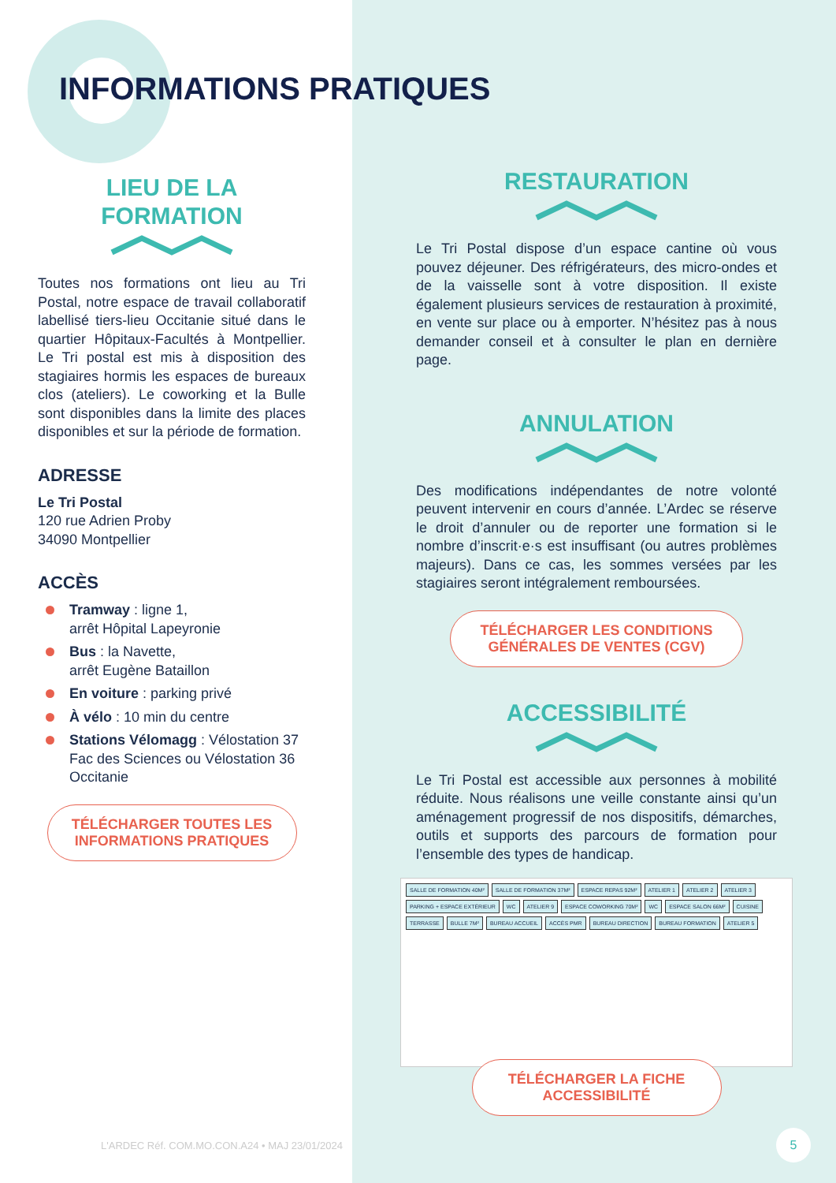INFORMATIONS PRATIQUES
LIEU DE LA
FORMATION
Toutes nos formations ont lieu au Tri Postal, notre espace de travail collaboratif labellisé tiers-lieu Occitanie situé dans le quartier Hôpitaux-Facultés à Montpellier. Le Tri postal est mis à disposition des stagiaires hormis les espaces de bureaux clos (ateliers). Le coworking et la Bulle sont disponibles dans la limite des places disponibles et sur la période de formation.
ADRESSE
Le Tri Postal
120 rue Adrien Proby
34090 Montpellier
ACCÈS
Tramway : ligne 1,
arrêt Hôpital Lapeyronie
Bus : la Navette,
arrêt Eugène Bataillon
En voiture : parking privé
À vélo : 10 min du centre
Stations Vélomagg : Vélostation 37 Fac des Sciences ou Vélostation 36 Occitanie
TÉLÉCHARGER TOUTES LES
INFORMATIONS PRATIQUES
RESTAURATION
Le Tri Postal dispose d’un espace cantine où vous pouvez déjeuner. Des réfrigérateurs, des micro-ondes et de la vaisselle sont à votre disposition. Il existe également plusieurs services de restauration à proximité, en vente sur place ou à emporter. N’hésitez pas à nous demander conseil et à consulter le plan en dernière page.
ANNULATION
Des modifications indépendantes de notre volonté peuvent intervenir en cours d’année. L’Ardec se réserve le droit d’annuler ou de reporter une formation si le nombre d’inscrit·e·s est insuffisant (ou autres problèmes majeurs). Dans ce cas, les sommes versées par les stagiaires seront intégralement remboursées.
TÉLÉCHARGER LES CONDITIONS
GÉNÉRALES DE VENTES (CGV)
ACCESSIBILITÉ
Le Tri Postal est accessible aux personnes à mobilité réduite. Nous réalisons une veille constante ainsi qu’un aménagement progressif de nos dispositifs, démarches, outils et supports des parcours de formation pour l’ensemble des types de handicap.
SALLE DE FORMATION 40M² SALLE DE FORMATION 37M² ESPACE REPAS 92M² ATELIER 1 ATELIER 2 ATELIER 3 PARKING + ESPACE EXTÉRIEUR WC ATELIER 9 ESPACE COWORKING 70M² WC ESPACE SALON 66M² CUISINE TERRASSE BULLE 7M² BUREAU ACCUEIL ACCÈS PMR BUREAU DIRECTION BUREAU FORMATION ATELIER 5
TÉLÉCHARGER LA FICHE
ACCESSIBILITÉ
L'ARDEC Réf. COM.MO.CON.A24 • MAJ 23/01/2024
5